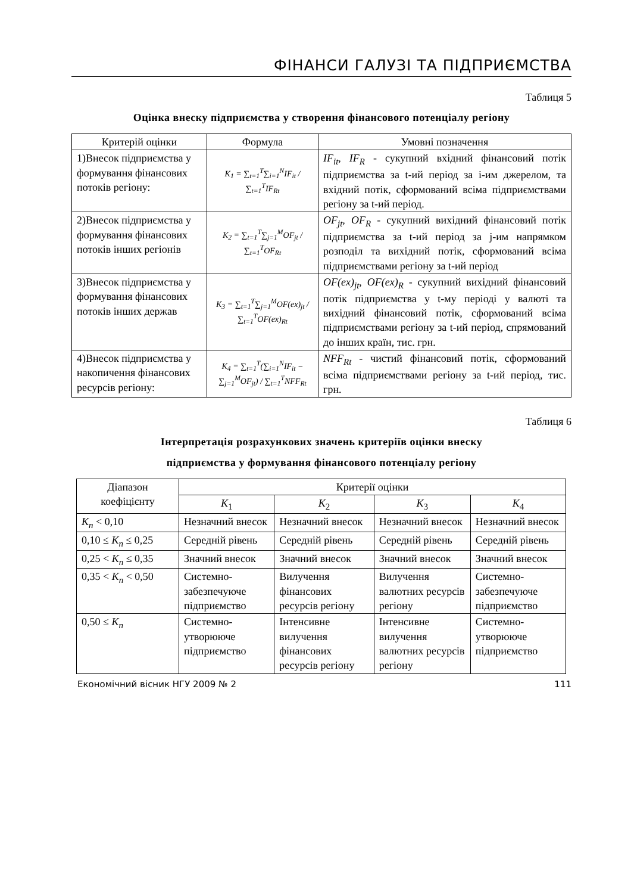ФІНАНСИ ГАЛУЗІ ТА ПІДПРИЄМСТВА
Таблиця 5
Оцінка внеску підприємства у створення фінансового потенціалу регіону
| Критерій оцінки | Формула | Умовні позначення |
| --- | --- | --- |
| 1)Внесок підприємства у формування фінансових потоків регіону: | K<sub>1</sub> = ∑<sub>t=1</sub><sup>T</sup>∑<sub>i=1</sub><sup>N</sup>IF<sub>it</sub> / ∑<sub>t=1</sub><sup>T</sup>IF<sub>Rt</sub> | IF<sub>it</sub>, IF<sub>R</sub> - сукупний вхідний фінансовий потік підприємства за t-ий період за і-им джерелом, та вхідний потік, сформований всіма підприємствами регіону за t-ий період. |
| 2)Внесок підприємства у формування фінансових потоків інших регіонів | K<sub>2</sub> = ∑<sub>t=1</sub><sup>T</sup>∑<sub>j=1</sub><sup>M</sup>OF<sub>jt</sub> / ∑<sub>t=1</sub><sup>T</sup>OF<sub>Rt</sub> | OF<sub>jt</sub>, OF<sub>R</sub> - сукупний вихідний фінансовий потік підприємства за t-ий період за j-им напрямком розподіл та вихідний потік, сформований всіма підприємствами регіону за t-ий період |
| 3)Внесок підприємства у формування фінансових потоків інших держав | K<sub>3</sub> = ∑<sub>t=1</sub><sup>T</sup>∑<sub>j=1</sub><sup>M</sup>OF(ex)<sub>jt</sub> / ∑<sub>t=1</sub><sup>T</sup>OF(ex)<sub>Rt</sub> | OF(ex)<sub>jt</sub>, OF(ex)<sub>R</sub> - сукупний вихідний фінансовий потік підприємства у t-му періоді у валюті та вихідний фінансовий потік, сформований всіма підприємствами регіону за t-ий період, спрямований до інших країн, тис. грн. |
| 4)Внесок підприємства у накопичення фінансових ресурсів регіону: | K<sub>4</sub> = ∑<sub>t=1</sub><sup>T</sup>(∑<sub>i=1</sub><sup>N</sup>IF<sub>it</sub> − ∑<sub>j=1</sub><sup>M</sup>OF<sub>jt</sub>) / ∑<sub>t=1</sub><sup>T</sup>NFF<sub>Rt</sub> | NFF<sub>Rt</sub> - чистий фінансовий потік, сформований всіма підприємствами регіону за t-ий період, тис. грн. |
Таблиця 6
Інтерпретація розрахункових значень критеріїв оцінки внеску
підприємства у формування фінансового потенціалу регіону
| Діапазон коефіцієнту | Критерії оцінки | | | |
| --- | --- | --- | --- | --- |
| | K<sub>1</sub> | K<sub>2</sub> | K<sub>3</sub> | K<sub>4</sub> |
| K<sub>n</sub> < 0,10 | Незначний внесок | Незначний внесок | Незначний внесок | Незначний внесок |
| 0,10 ≤ K<sub>n</sub> ≤ 0,25 | Середній рівень | Середній рівень | Середній рівень | Середній рівень |
| 0,25 < K<sub>n</sub> ≤ 0,35 | Значний внесок | Значний внесок | Значний внесок | Значний внесок |
| 0,35 < K<sub>n</sub> < 0,50 | Системно-забезпечуюче підприємство | Вилучення фінансових ресурсів регіону | Вилучення валютних ресурсів регіону | Системно-забезпечуюче підприємство |
| 0,50 ≤ K<sub>n</sub> | Системно-утворююче підприємство | Інтенсивне вилучення фінансових ресурсів регіону | Інтенсивне вилучення валютних ресурсів регіону | Системно-утворююче підприємство |
Економічний вісник НГУ 2009 № 2 111